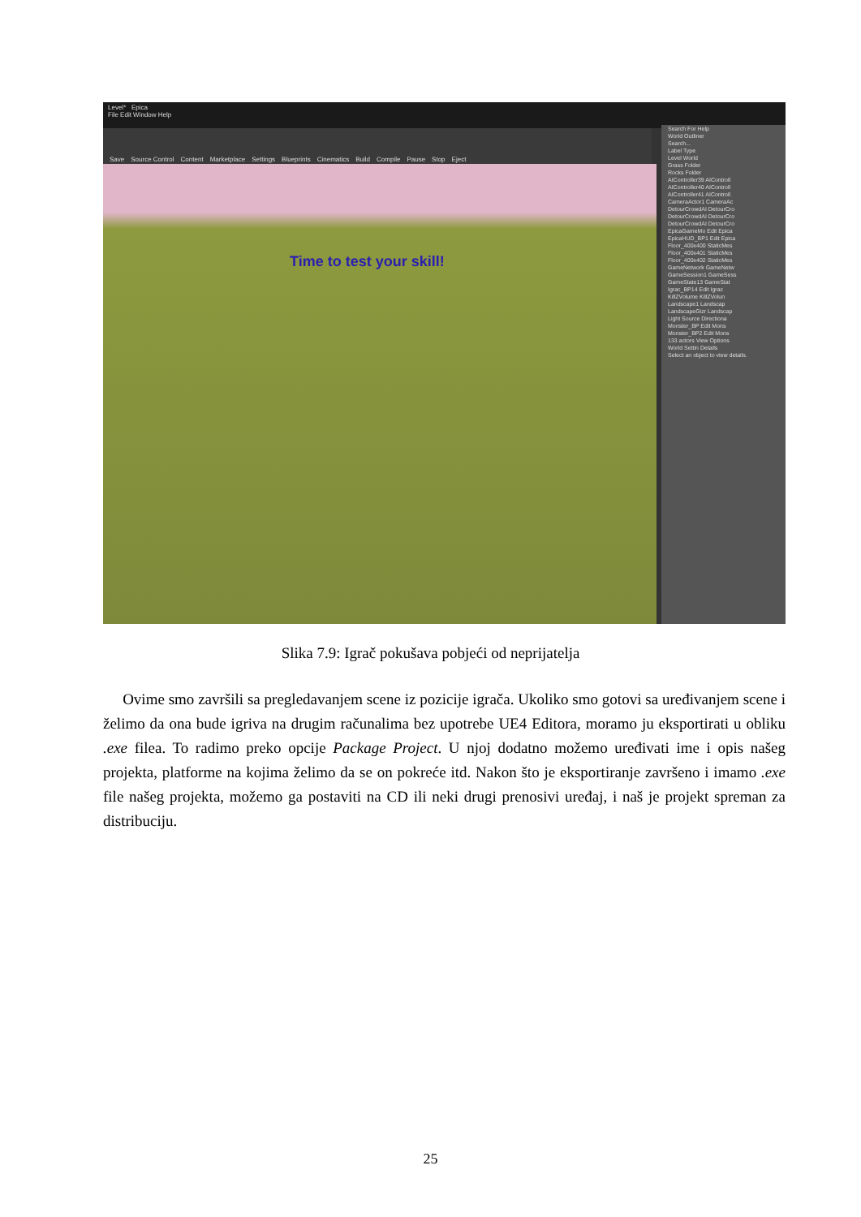Level* Epica
File Edit Window Help
Save Source Control Content Marketplace Settings Blueprints Cinematics Build Compile Pause Stop Eject
Time to test your skill!
Search For Help
World Outliner
Search...
Label Type
Level World
Grass Folder
Rocks Folder
AIController39 AIControll
AIController40 AIControll
AIController41 AIControll
CameraActor1 CameraAc
DetourCrowdAI DetourCro
DetourCrowdAI DetourCro
DetourCrowdAI DetourCro
EpicaGameMo Edit Epica
EpicaHUD_BP1 Edit Epica
Floor_400x400 StaticMes
Floor_400x401 StaticMes
Floor_400x402 StaticMes
GameNetwork GameNetw
GameSession1 GameSess
GameState13 GameStat
Igrac_BP14 Edit Igrac
KillZVolume KillZVolun
Landscape1 Landscap
LandscapeGizr Landscap
Light Source Directiona
Monster_BP Edit Mons
Monster_BP2 Edit Mons
133 actors View Options
World Settin Details
Select an object to view details.
Slika 7.9: Igrač pokušava pobjeći od neprijatelja
Ovime smo završili sa pregledavanjem scene iz pozicije igrača. Ukoliko smo gotovi sa uređivanjem scene i želimo da ona bude igriva na drugim računalima bez upotrebe UE4 Editora, moramo ju eksportirati u obliku .exe filea. To radimo preko opcije Package Project. U njoj dodatno možemo uređivati ime i opis našeg projekta, platforme na kojima želimo da se on pokreće itd. Nakon što je eksportiranje završeno i imamo .exe file našeg projekta, možemo ga postaviti na CD ili neki drugi prenosivi uređaj, i naš je projekt spreman za distribuciju.
25